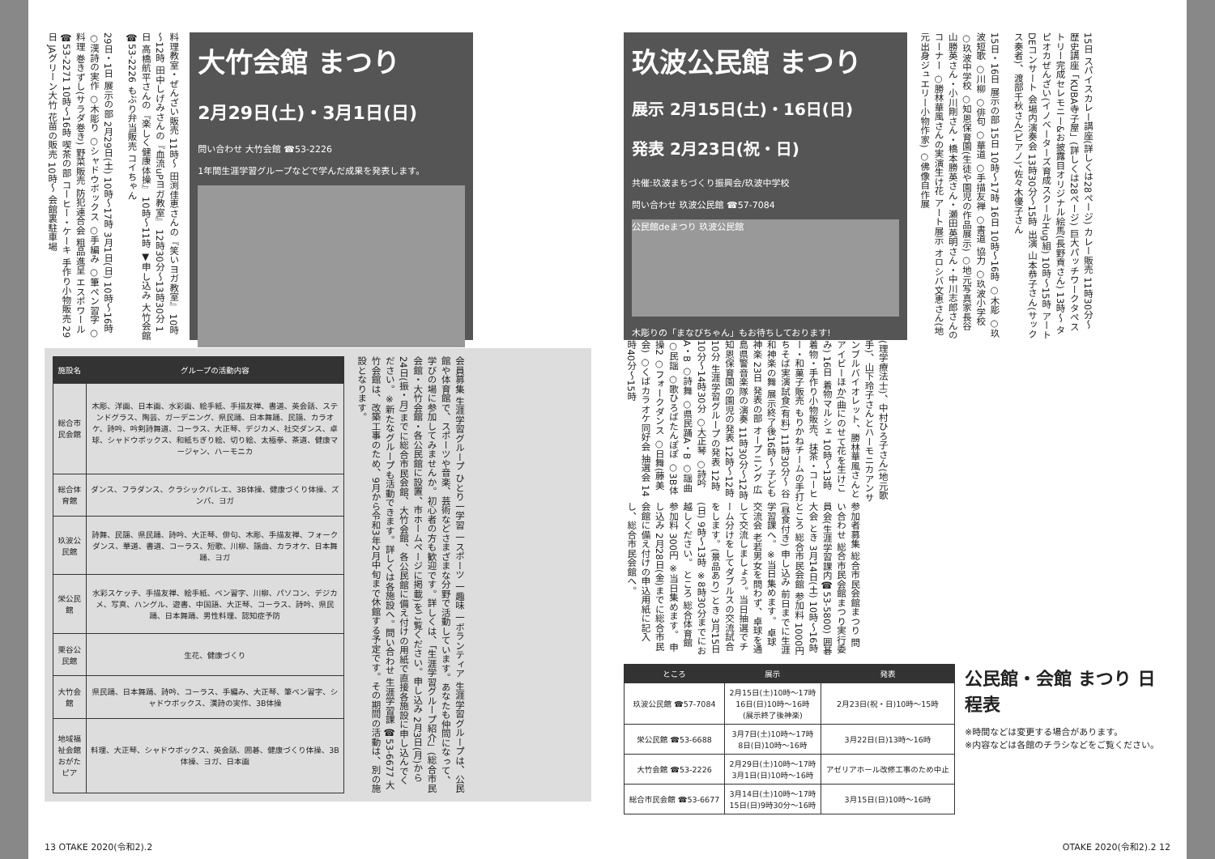29日・1日 展示の部 2月29日(土) 10時～17時 3月1日(日) 10時～16時 ○漢詩の実作 ○木彫り ○シャドウボックス ○手編み ○筆ペン習字 ○料理 巻きずし(サラダ巻き) 野菜販売 防犯連合会 粗品進呈 エスポワール ☎53-2271 10時～16時 喫茶の部 コーヒー・ケーキ 手作り小物販売 29日 JAグリーン大竹 花苗の販売 10時～ 会館裏駐車場
料理教室・ぜんざい販売 11時～ 田渕佳恵さんの『笑いヨガ教室』 10時～12時 田中しげみさんの『血流uPヨガ教室』 12時30分～13時30分 1日 高橋航平さんの『楽しく健康体操』 10時～11時 ▼申し込み 大竹会館 ☎53-2226 もぶり弁当販売 コイちゃん
大竹会館 まつり
2月29日(土)・3月1日(日)
問い合わせ 大竹会館 ☎53-2226
1年間生涯学習グループなどで学んだ成果を発表します。
| 施設名 | グループの活動内容 |
| --- | --- |
| 総合市民会館 | 木彫、洋画、日本画、水彩画、絵手紙、手描友禅、書道、英会話、ステンドグラス、陶芸、ガーデニング、県民踊、日本舞踊、民謡、カラオケ、詩吟、吟剣詩舞道、コーラス、大正琴、デジカメ、社交ダンス、卓球、シャドウボックス、和紙ちぎり絵、切り絵、太極拳、茶道、健康マージャン、ハーモニカ |
| 総合体育館 | ダンス、フラダンス、クラシックバレエ、3B体操、健康づくり体操、ズンバ、ヨガ |
| 玖波公民館 | 詩舞、民謡、県民踊、詩吟、大正琴、俳句、木彫、手描友禅、フォークダンス、華道、書道、コーラス、短歌、川柳、謡曲、カラオケ、日本舞踊、ヨガ |
| 栄公民館 | 水彩スケッチ、手描友禅、絵手紙、ペン習字、川柳、パソコン、デジカメ、写真、ハングル、遊書、中国語、大正琴、コーラス、詩吟、県民踊、日本舞踊、男性料理、認知症予防 |
| 栗谷公民館 | 生花、健康づくり |
| 大竹会館 | 県民踊、日本舞踊、詩吟、コーラス、手編み、大正琴、筆ペン習字、シャドウボックス、漢詩の実作、3B体操 |
| 地域福祉会館 おがたピア | 料理、大正琴、シャドウボックス、英会話、囲碁、健康づくり体操、3B体操、ヨガ、日本画 |
会員募集 生涯学習グループ ひとり一学習 一スポーツ 一趣味 一ボランティア 生涯学習グループは、公民館や体育館で、スポーツや音楽、芸術などさまざまな分野で活動しています。あなたも仲間になって、学びの場に参加してみませんか。初心者の方も歓迎です。詳しくは、「生涯学習グループ紹介」(総合市民会館・大竹会館・各公民館に設置、市ホームページに掲載)をご覧ください。申し込み 2月3日(月)から24日(振・月)までに総合市民会館、大竹会館、各公民館に備え付けの用紙で直接各施設に申し込んでください。※新たなグループも活動できます。詳しくは各施設へ。問い合わせ 生涯学習課 ☎53-6677 大竹会館は、改築工事のため、9月から令和3年2月中旬まで休館する予定です。その期間の活動は、別の施設となります。
13 OTAKE 2020(令和2).2
玖波公民館 まつり
展示 2月15日(土)・16日(日)
発表 2月23日(祝・日)
共催:玖波まちづくり振興会/玖波中学校
問い合わせ 玖波公民館 ☎57-7084
公民館deまつり 玖波公民館
木彫りの「まなびちゃん」もお待ちしております!
15日・16日 展示の部 15日 10時～17時 16日 10時～16時 ○木彫 ○玖波短歌 ○川柳 ○俳句 ○華道 ○手描友禅 ○書道 協力 ○玖波小学校 ○玖波中学校 ○知恩保育園(生徒や園児の作品展示) ○地元写真家長谷山勝英さん・小川剛さん・橋本勝英さん・瀬田英明さん・中川志郎さんのコーナー ○勝林華風さんの実演生け花 アート展示 オロシバ文恵さん(地元出身ジュエリー小物作家) ○佛像自作展
15日 スパイスカレー講座(詳しくは28ページ) カレー販売 11時30分～ 歴史講座「KUBA寺子屋」(詳しくは28ページ) 巨大パッチワークタペストリー完成セレモニー&お披露目オリジナル絵馬(長野貢さん) 13時～ タピオカぜんざい(イノベーターズ育成スクールHug組) 10時～15時 アートDEコンサート 会場内演奏会 13時30分～15時 出演 山本恭子さん(サックス奏者)、渡部千秋さん(ピアノ)、佐々木優子さん
(理学療法士)、中村ひろ子さん(地元歌手)、山下玲子さんとハーモニカアンサンブルバイオレット、勝林華風さんとアイビーほか(曲にのせて花を生けこみ) 16日 着物マルシェ 10時～13時 着物・手作り小物販売、抹茶・コーヒー・和菓子販売 もりかねチームの手打ちそば実演試食(有料) 11時30分～ 谷和神楽の舞 展示終了後16時～ 子ども神楽 23日 発表の部 オープニング 広島県警音楽隊の演奏 11時30分～12時 知恩保育園の園児の発表 12時～12時10分 生涯学習グループの発表 12時10分～14時30分 ○大正琴 ○詩吟A・B ○詩舞 ○県民踊A・B ○謡曲 ○民謡 ○歌ひろばたんぽぽ ○3B体操2 ○フォークダンス ○日舞(藤美会) ○くばカラオケ同好会 抽選会 14時40分～15時
参加者募集 総合市民会館まつり 問い合わせ 総合市民会館まつり実行委員会(生涯学習課内☎53-5800) 囲碁大会 とき 3月14日(土) 10時～16時 ところ 総合市民会館 参加料 1000円(昼食付き) 申し込み 前日までに生涯学習課へ。※当日集めます。 卓球交流会 老若男女を問わず、卓球を通して交流しましょう。当日抽選でチーム分けをしてダブルスの交流試合をします。(景品あり) とき 3月15日(日) 9時～13時 ※8時30分までにお越しください。 ところ 総合体育館 参加料 300円 ※当日集めます。 申し込み 2月28日(金)までに総合市民会館に備え付けの申込用紙に記入し、総合市民会館へ。
| ところ | 展示 | 発表 |
| --- | --- | --- |
| 玖波公民館 ☎57-7084 | 2月15日(土)10時～17時 16日(日)10時～16時 (展示終了後神楽) | 2月23日(祝・日)10時～15時 |
| 栄公民館 ☎53-6688 | 3月7日(土)10時～17時 8日(日)10時～16時 | 3月22日(日)13時～16時 |
| 大竹会館 ☎53-2226 | 2月29日(土)10時～17時 3月1日(日)10時～16時 | アゼリアホール改修工事のため中止 |
| 総合市民会館 ☎53-6677 | 3月14日(土)10時～17時 15日(日)9時30分～16時 | 3月15日(日)10時～16時 |
公民館・会館 まつり 日程表
※時間などは変更する場合があります。
※内容などは各館のチラシなどをご覧ください。
OTAKE 2020(令和2).2 12